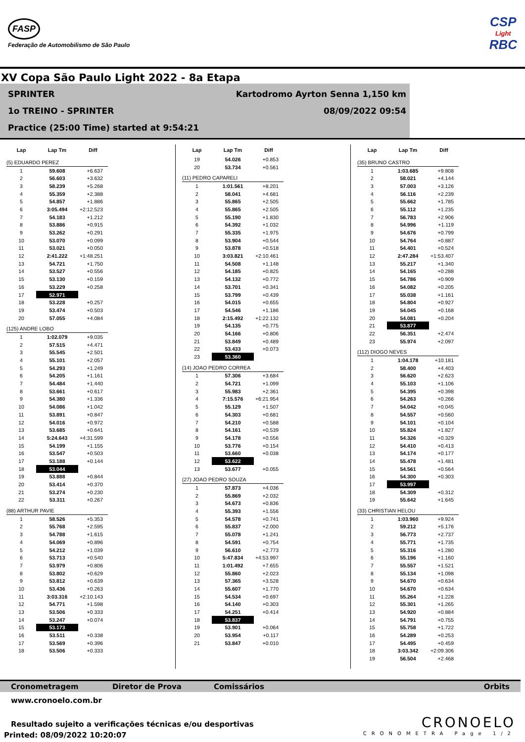FASP
Federação de Automobilismo de São Paulo
CSP
Light
RBC
XV Copa São Paulo Light 2022 - 8a Etapa
SPRINTER Kartodromo Ayrton Senna 1,150 km
1o TREINO - SPRINTER 08/09/2022 09:54
Practice (25:00 Time) started at 9:54:21
| Lap | Lap Tm | Diff |
| --- | --- | --- |
| (5) EDUARDO PEREZ | | |
| 1 | 59.608 | +6.637 |
| 2 | 56.603 | +3.632 |
| 3 | 58.239 | +5.268 |
| 4 | 55.359 | +2.388 |
| 5 | 54.857 | +1.886 |
| 6 | 3:05.494 | +2:12.523 |
| 7 | 54.183 | +1.212 |
| 8 | 53.886 | +0.915 |
| 9 | 53.262 | +0.291 |
| 10 | 53.070 | +0.099 |
| 11 | 53.021 | +0.050 |
| 12 | 2:41.222 | +1:48.251 |
| 13 | 54.721 | +1.750 |
| 14 | 53.527 | +0.556 |
| 15 | 53.130 | +0.159 |
| 16 | 53.229 | +0.258 |
| 17 | 52.971 | |
| 18 | 53.228 | +0.257 |
| 19 | 53.474 | +0.503 |
| 20 | 57.055 | +4.084 |
| (125) ANDRE LOBO | | |
| 1 | 1:02.079 | +9.035 |
| 2 | 57.515 | +4.471 |
| 3 | 55.545 | +2.501 |
| 4 | 55.101 | +2.057 |
| 5 | 54.293 | +1.249 |
| 6 | 54.205 | +1.161 |
| 7 | 54.484 | +1.440 |
| 8 | 53.661 | +0.617 |
| 9 | 54.380 | +1.336 |
| 10 | 54.086 | +1.042 |
| 11 | 53.891 | +0.847 |
| 12 | 54.016 | +0.972 |
| 13 | 53.685 | +0.641 |
| 14 | 5:24.643 | +4:31.599 |
| 15 | 54.199 | +1.155 |
| 16 | 53.547 | +0.503 |
| 17 | 53.188 | +0.144 |
| 18 | 53.044 | |
| 19 | 53.888 | +0.844 |
| 20 | 53.414 | +0.370 |
| 21 | 53.274 | +0.230 |
| 22 | 53.311 | +0.267 |
| (88) ARTHUR PAVIE | | |
| 1 | 58.526 | +5.353 |
| 2 | 55.768 | +2.595 |
| 3 | 54.788 | +1.615 |
| 4 | 54.069 | +0.896 |
| 5 | 54.212 | +1.039 |
| 6 | 53.713 | +0.540 |
| 7 | 53.979 | +0.806 |
| 8 | 53.802 | +0.629 |
| 9 | 53.812 | +0.639 |
| 10 | 53.436 | +0.263 |
| 11 | 3:03.316 | +2:10.143 |
| 12 | 54.771 | +1.598 |
| 13 | 53.506 | +0.333 |
| 14 | 53.247 | +0.074 |
| 15 | 53.173 | |
| 16 | 53.511 | +0.338 |
| 17 | 53.569 | +0.396 |
| 18 | 53.506 | +0.333 |
| Lap | Lap Tm | Diff |
| --- | --- | --- |
| 19 | 54.026 | +0.853 |
| 20 | 53.734 | +0.561 |
| (11) PEDRO CAPARELI | | |
| 1 | 1:01.561 | +8.201 |
| 2 | 58.041 | +4.681 |
| 3 | 55.865 | +2.505 |
| 4 | 55.865 | +2.505 |
| 5 | 55.190 | +1.830 |
| 6 | 54.392 | +1.032 |
| 7 | 55.335 | +1.975 |
| 8 | 53.904 | +0.544 |
| 9 | 53.878 | +0.518 |
| 10 | 3:03.821 | +2:10.461 |
| 11 | 54.508 | +1.148 |
| 12 | 54.185 | +0.825 |
| 13 | 54.132 | +0.772 |
| 14 | 53.701 | +0.341 |
| 15 | 53.799 | +0.439 |
| 16 | 54.015 | +0.655 |
| 17 | 54.546 | +1.186 |
| 18 | 2:15.492 | +1:22.132 |
| 19 | 54.135 | +0.775 |
| 20 | 54.166 | +0.806 |
| 21 | 53.849 | +0.489 |
| 22 | 53.433 | +0.073 |
| 23 | 53.360 | |
| (14) JOAO PEDRO CORREA | | |
| 1 | 57.306 | +3.684 |
| 2 | 54.721 | +1.099 |
| 3 | 55.983 | +2.361 |
| 4 | 7:15.576 | +6:21.954 |
| 5 | 55.129 | +1.507 |
| 6 | 54.303 | +0.681 |
| 7 | 54.210 | +0.588 |
| 8 | 54.161 | +0.539 |
| 9 | 54.178 | +0.556 |
| 10 | 53.776 | +0.154 |
| 11 | 53.660 | +0.038 |
| 12 | 53.622 | |
| 13 | 53.677 | +0.055 |
| (27) JOAO PEDRO SOUZA | | |
| 1 | 57.873 | +4.036 |
| 2 | 55.869 | +2.032 |
| 3 | 54.673 | +0.836 |
| 4 | 55.393 | +1.556 |
| 5 | 54.578 | +0.741 |
| 6 | 55.837 | +2.000 |
| 7 | 55.078 | +1.241 |
| 8 | 54.591 | +0.754 |
| 9 | 56.610 | +2.773 |
| 10 | 5:47.834 | +4:53.997 |
| 11 | 1:01.492 | +7.655 |
| 12 | 55.860 | +2.023 |
| 13 | 57.365 | +3.528 |
| 14 | 55.607 | +1.770 |
| 15 | 54.534 | +0.697 |
| 16 | 54.140 | +0.303 |
| 17 | 54.251 | +0.414 |
| 18 | 53.837 | |
| 19 | 53.901 | +0.064 |
| 20 | 53.954 | +0.117 |
| 21 | 53.847 | +0.010 |
| Lap | Lap Tm | Diff |
| --- | --- | --- |
| (35) BRUNO CASTRO | | |
| 1 | 1:03.685 | +9.808 |
| 2 | 58.021 | +4.144 |
| 3 | 57.003 | +3.126 |
| 4 | 56.116 | +2.239 |
| 5 | 55.662 | +1.785 |
| 6 | 55.112 | +1.235 |
| 7 | 56.783 | +2.906 |
| 8 | 54.996 | +1.119 |
| 9 | 54.676 | +0.799 |
| 10 | 54.764 | +0.887 |
| 11 | 54.401 | +0.524 |
| 12 | 2:47.284 | +1:53.407 |
| 13 | 55.217 | +1.340 |
| 14 | 54.165 | +0.288 |
| 15 | 54.786 | +0.909 |
| 16 | 54.082 | +0.205 |
| 17 | 55.038 | +1.161 |
| 18 | 54.804 | +0.927 |
| 19 | 54.045 | +0.168 |
| 20 | 54.081 | +0.204 |
| 21 | 53.877 | |
| 22 | 56.351 | +2.474 |
| 23 | 55.974 | +2.097 |
| (112) DIOGO NEVES | | |
| 1 | 1:04.178 | +10.181 |
| 2 | 58.400 | +4.403 |
| 3 | 56.620 | +2.623 |
| 4 | 55.103 | +1.106 |
| 5 | 54.395 | +0.398 |
| 6 | 54.263 | +0.266 |
| 7 | 54.042 | +0.045 |
| 8 | 54.557 | +0.560 |
| 9 | 54.101 | +0.104 |
| 10 | 55.824 | +1.827 |
| 11 | 54.326 | +0.329 |
| 12 | 54.410 | +0.413 |
| 13 | 54.174 | +0.177 |
| 14 | 55.478 | +1.481 |
| 15 | 54.561 | +0.564 |
| 16 | 54.300 | +0.303 |
| 17 | 53.997 | |
| 18 | 54.309 | +0.312 |
| 19 | 55.642 | +1.645 |
| (33) CHRISTIAN HELOU | | |
| 1 | 1:03.960 | +9.924 |
| 2 | 59.212 | +5.176 |
| 3 | 56.773 | +2.737 |
| 4 | 55.771 | +1.735 |
| 5 | 55.316 | +1.280 |
| 6 | 55.196 | +1.160 |
| 7 | 55.557 | +1.521 |
| 8 | 55.134 | +1.098 |
| 9 | 54.670 | +0.634 |
| 10 | 54.670 | +0.634 |
| 11 | 55.264 | +1.228 |
| 12 | 55.301 | +1.265 |
| 13 | 54.920 | +0.884 |
| 14 | 54.791 | +0.755 |
| 15 | 55.758 | +1.722 |
| 16 | 54.289 | +0.253 |
| 17 | 54.495 | +0.459 |
| 18 | 3:03.342 | +2:09.306 |
| 19 | 56.504 | +2.468 |
Cronometragem Diretor de Prova Comissários Orbits
www.cronoelo.com.br
Resultado sujeito a verificações técnicas e/ou desportivas
Printed: 08/09/2022 10:20:07
CRONOELO
CRONOMETRA Page 1/2